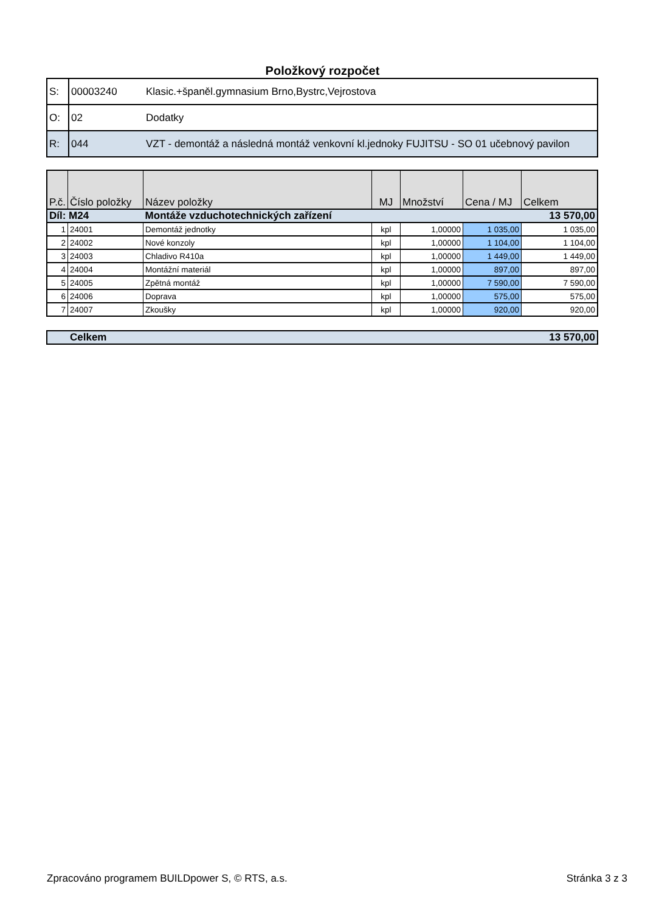Položkový rozpočet
| S: | 00003240 | Klasic.+španěl.gymnasium Brno,Bystrc,Vejrostova |
| O: | 02 | Dodatky |
| R: | 044 | VZT - demontáž a následná montáž venkovní kl.jednoky FUJITSU - SO 01 učebnový pavilon |
| P.č. | Číslo položky | Název položky | MJ | Množství | Cena / MJ | Celkem |
| --- | --- | --- | --- | --- | --- | --- |
| Díl: M24 | | Montáže vzduchotechnických zařízení | | | | 13 570,00 |
| 1 | 24001 | Demontáž jednotky | kpl | 1,00000 | 1 035,00 | 1 035,00 |
| 2 | 24002 | Nové konzoly | kpl | 1,00000 | 1 104,00 | 1 104,00 |
| 3 | 24003 | Chladivo R410a | kpl | 1,00000 | 1 449,00 | 1 449,00 |
| 4 | 24004 | Montážní materiál | kpl | 1,00000 | 897,00 | 897,00 |
| 5 | 24005 | Zpětná montáž | kpl | 1,00000 | 7 590,00 | 7 590,00 |
| 6 | 24006 | Doprava | kpl | 1,00000 | 575,00 | 575,00 |
| 7 | 24007 | Zkoušky | kpl | 1,00000 | 920,00 | 920,00 |
| | Celkem | 13 570,00 |
Zpracováno programem BUILDpower S, © RTS, a.s. Stránka 3 z 3